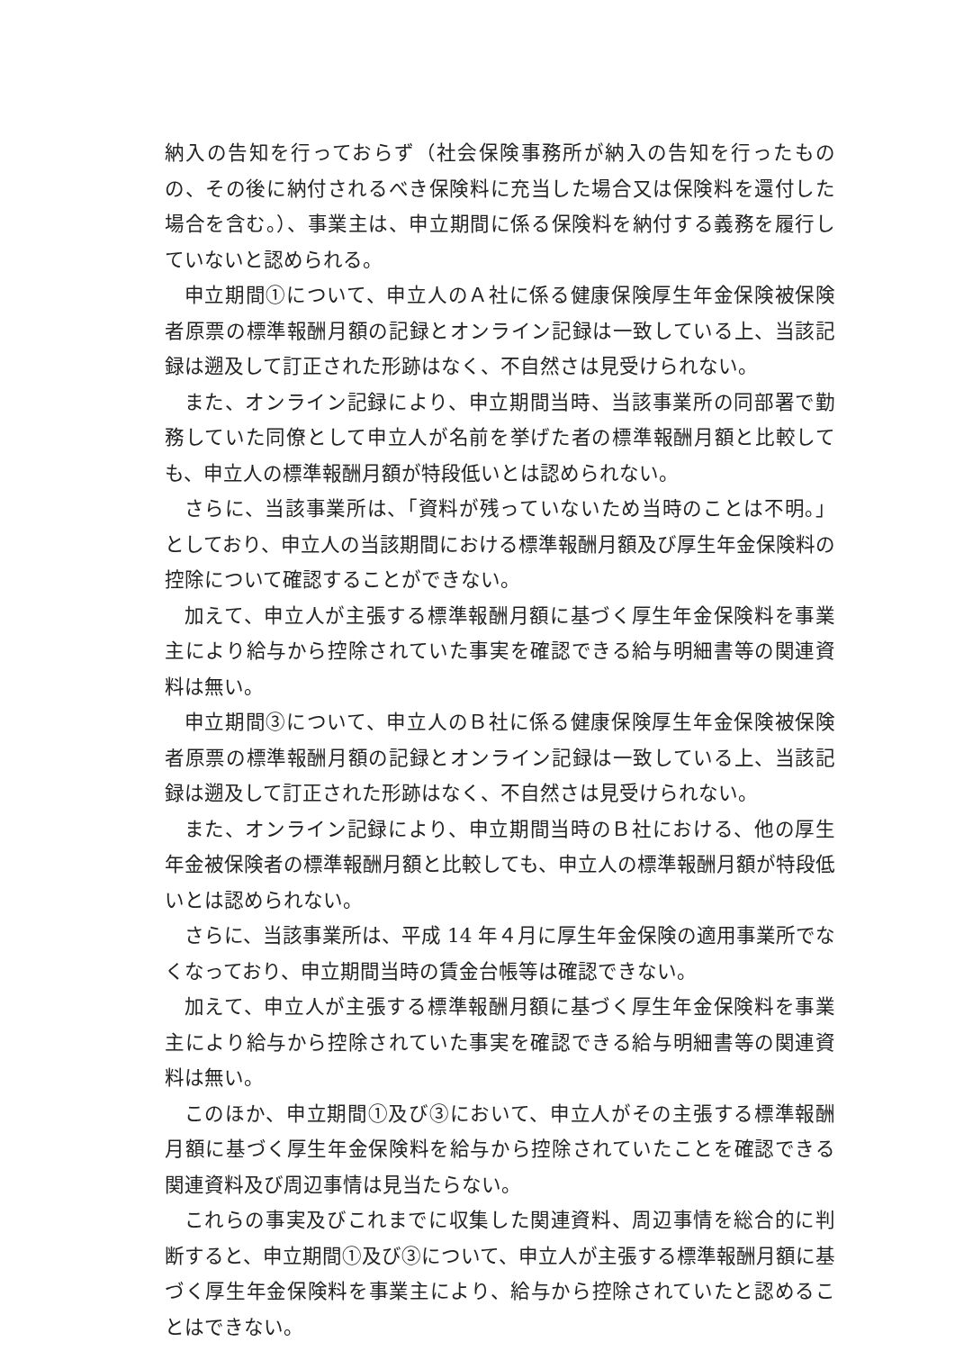納入の告知を行っておらず（社会保険事務所が納入の告知を行ったものの、その後に納付されるべき保険料に充当した場合又は保険料を還付した場合を含む。）、事業主は、申立期間に係る保険料を納付する義務を履行していないと認められる。
申立期間①について、申立人のＡ社に係る健康保険厚生年金保険被保険者原票の標準報酬月額の記録とオンライン記録は一致している上、当該記録は遡及して訂正された形跡はなく、不自然さは見受けられない。
また、オンライン記録により、申立期間当時、当該事業所の同部署で勤務していた同僚として申立人が名前を挙げた者の標準報酬月額と比較しても、申立人の標準報酬月額が特段低いとは認められない。
さらに、当該事業所は、「資料が残っていないため当時のことは不明。」としており、申立人の当該期間における標準報酬月額及び厚生年金保険料の控除について確認することができない。
加えて、申立人が主張する標準報酬月額に基づく厚生年金保険料を事業主により給与から控除されていた事実を確認できる給与明細書等の関連資料は無い。
申立期間③について、申立人のＢ社に係る健康保険厚生年金保険被保険者原票の標準報酬月額の記録とオンライン記録は一致している上、当該記録は遡及して訂正された形跡はなく、不自然さは見受けられない。
また、オンライン記録により、申立期間当時のＢ社における、他の厚生年金被保険者の標準報酬月額と比較しても、申立人の標準報酬月額が特段低いとは認められない。
さらに、当該事業所は、平成 14 年４月に厚生年金保険の適用事業所でなくなっており、申立期間当時の賃金台帳等は確認できない。
加えて、申立人が主張する標準報酬月額に基づく厚生年金保険料を事業主により給与から控除されていた事実を確認できる給与明細書等の関連資料は無い。
このほか、申立期間①及び③において、申立人がその主張する標準報酬月額に基づく厚生年金保険料を給与から控除されていたことを確認できる関連資料及び周辺事情は見当たらない。
これらの事実及びこれまでに収集した関連資料、周辺事情を総合的に判断すると、申立期間①及び③について、申立人が主張する標準報酬月額に基づく厚生年金保険料を事業主により、給与から控除されていたと認めることはできない。